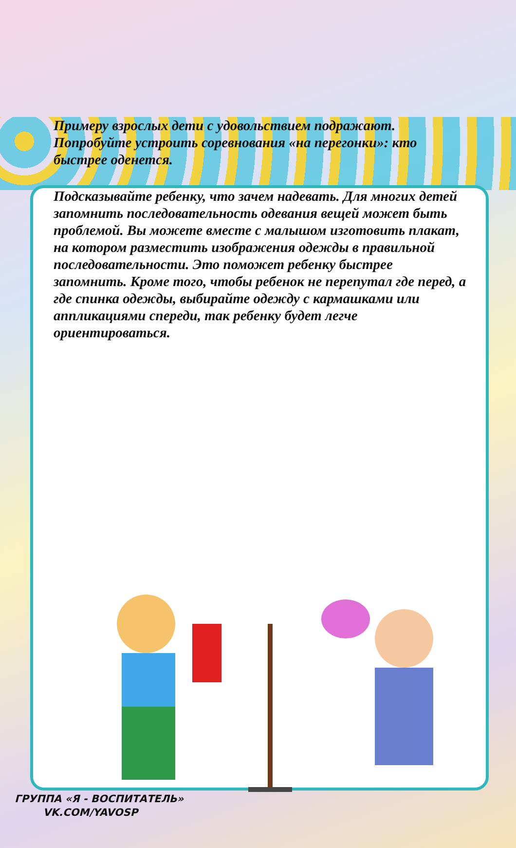Примеру взрослых дети с удовольствием подражают. Попробуйте устроить соревнования «на перегонки»: кто быстрее оденется.
Подсказывайте ребенку, что зачем надевать. Для многих детей запомнить последовательность одевания вещей может быть проблемой. Вы можете вместе с малышом изготовить плакат, на котором разместить изображения одежды в правильной последовательности. Это поможет ребенку быстрее запомнить. Кроме того, чтобы ребенок не перепутал где перед, а где спинка одежды, выбирайте одежду с кармашками или аппликациями спереди, так ребенку будет легче ориентироваться.
ГРУППА «Я - ВОСПИТАТЕЛЬ»
VK.COM/YAVOSP